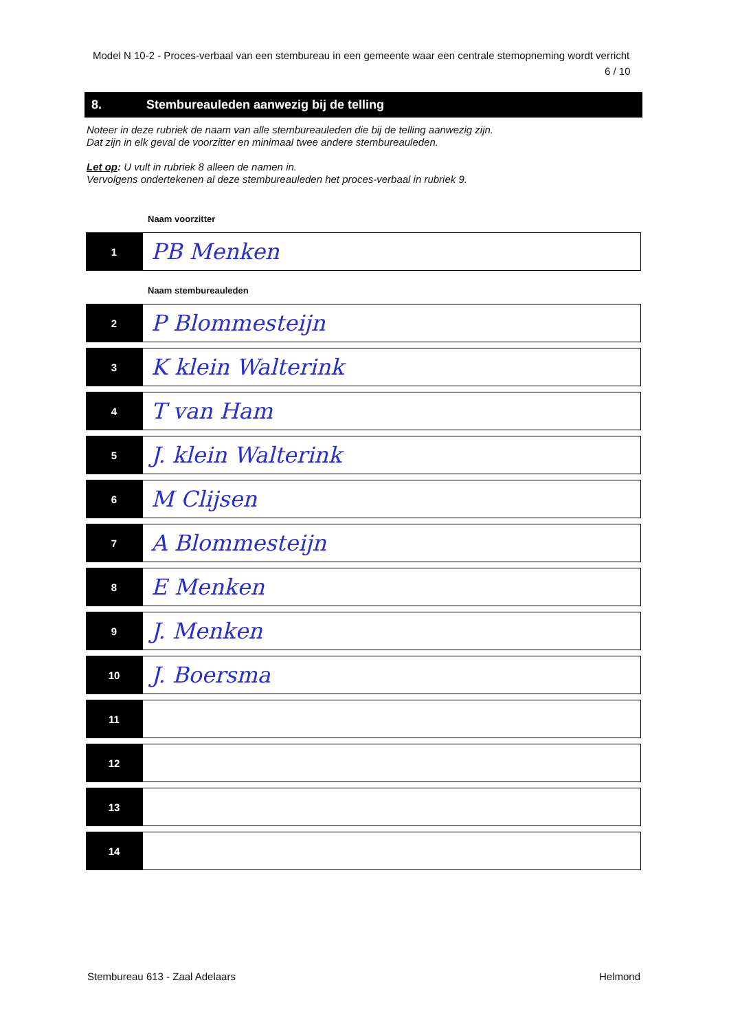Model N 10-2 - Proces-verbaal van een stembureau in een gemeente waar een centrale stemopneming wordt verricht
6 / 10
8. Stembureauleden aanwezig bij de telling
Noteer in deze rubriek de naam van alle stembureauleden die bij de telling aanwezig zijn.
Dat zijn in elk geval de voorzitter en minimaal twee andere stembureauleden.
Let op: U vult in rubriek 8 alleen de namen in.
Vervolgens ondertekenen al deze stembureauleden het proces-verbaal in rubriek 9.
Naam voorzitter
| 1 | PB Menken |
Naam stembureauleden
| 2 | P Blommesteijn |
| 3 | K klein Walterink |
| 4 | T van Ham |
| 5 | J. klein Walterink |
| 6 | M Clijsen |
| 7 | A Blommesteijn |
| 8 | E Menken |
| 9 | J. Menken |
| 10 | J. Boersma |
| 11 | |
| 12 | |
| 13 | |
| 14 | |
Stembureau 613 - Zaal Adelaars Helmond